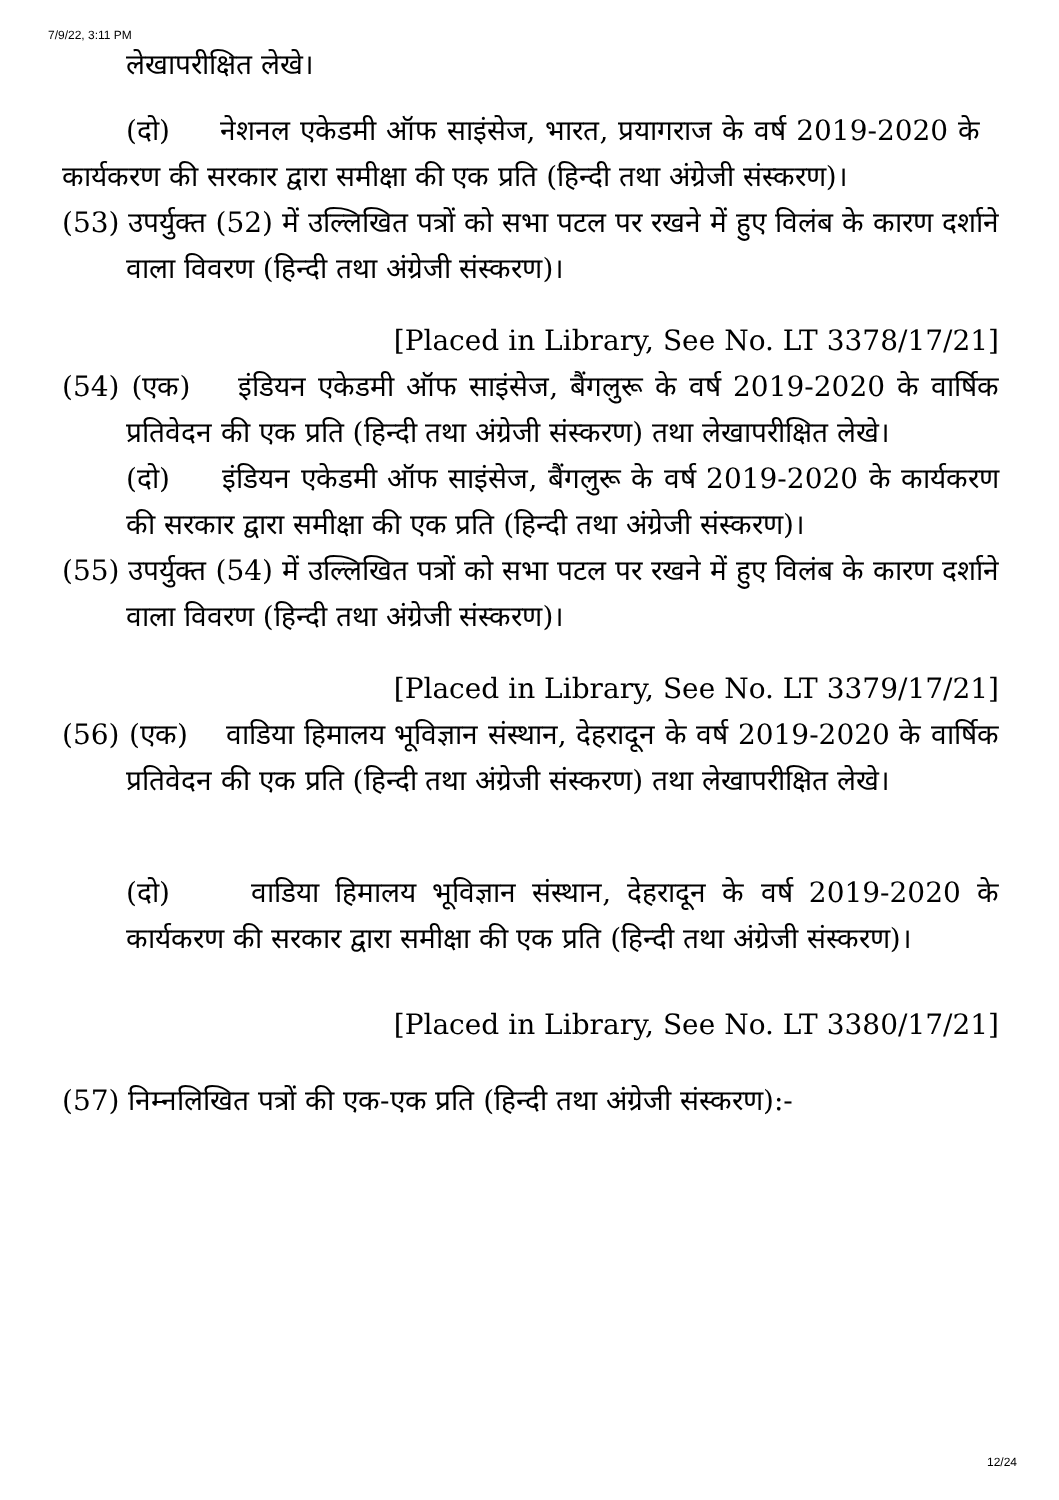7/9/22, 3:11 PM
लेखापरीक्षित लेखे।
(दो) नेशनल एकेडमी ऑफ साइंसेज, भारत, प्रयागराज के वर्ष 2019-2020 के कार्यकरण की सरकार द्वारा समीक्षा की एक प्रति (हिन्दी तथा अंग्रेजी संस्करण)।
(53) उपर्युक्त (52) में उल्लिखित पत्रों को सभा पटल पर रखने में हुए विलंब के कारण दर्शाने वाला विवरण (हिन्दी तथा अंग्रेजी संस्करण)।
[Placed in Library, See No. LT 3378/17/21]
(54) (एक) इंडियन एकेडमी ऑफ साइंसेज, बैंगलुरू के वर्ष 2019-2020 के वार्षिक प्रतिवेदन की एक प्रति (हिन्दी तथा अंग्रेजी संस्करण) तथा लेखापरीक्षित लेखे।
(दो) इंडियन एकेडमी ऑफ साइंसेज, बैंगलुरू के वर्ष 2019-2020 के कार्यकरण की सरकार द्वारा समीक्षा की एक प्रति (हिन्दी तथा अंग्रेजी संस्करण)।
(55) उपर्युक्त (54) में उल्लिखित पत्रों को सभा पटल पर रखने में हुए विलंब के कारण दर्शाने वाला विवरण (हिन्दी तथा अंग्रेजी संस्करण)।
[Placed in Library, See No. LT 3379/17/21]
(56) (एक) वाडिया हिमालय भूविज्ञान संस्थान, देहरादून के वर्ष 2019-2020 के वार्षिक प्रतिवेदन की एक प्रति (हिन्दी तथा अंग्रेजी संस्करण) तथा लेखापरीक्षित लेखे।
(दो) वाडिया हिमालय भूविज्ञान संस्थान, देहरादून के वर्ष 2019-2020 के कार्यकरण की सरकार द्वारा समीक्षा की एक प्रति (हिन्दी तथा अंग्रेजी संस्करण)।
[Placed in Library, See No. LT 3380/17/21]
(57) निम्नलिखित पत्रों की एक-एक प्रति (हिन्दी तथा अंग्रेजी संस्करण):-
12/24